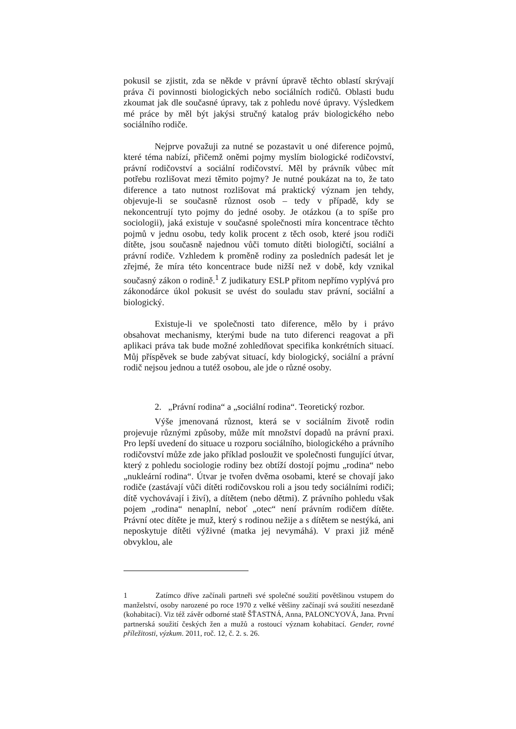pokusil se zjistit, zda se někde v právní úpravě těchto oblastí skrývají práva či povinnosti biologických nebo sociálních rodičů. Oblasti budu zkoumat jak dle současné úpravy, tak z pohledu nové úpravy. Výsledkem mé práce by měl být jakýsi stručný katalog práv biologického nebo sociálního rodiče.
Nejprve považuji za nutné se pozastavit u oné diference pojmů, které téma nabízí, přičemž oněmi pojmy myslím biologické rodičovství, právní rodičovství a sociální rodičovství. Měl by právník vůbec mít potřebu rozlišovat mezi těmito pojmy? Je nutné poukázat na to, že tato diference a tato nutnost rozlišovat má praktický význam jen tehdy, objevuje-li se současně různost osob – tedy v případě, kdy se nekoncentrují tyto pojmy do jedné osoby. Je otázkou (a to spíše pro sociologii), jaká existuje v současné společnosti míra koncentrace těchto pojmů v jednu osobu, tedy kolik procent z těch osob, které jsou rodiči dítěte, jsou současně najednou vůči tomuto dítěti biologičtí, sociální a právní rodiče. Vzhledem k proměně rodiny za posledních padesát let je zřejmé, že míra této koncentrace bude nižší než v době, kdy vznikal současný zákon o rodině.<sup>1</sup> Z judikatury ESLP přitom nepřímo vyplývá pro zákonodárce úkol pokusit se uvést do souladu stav právní, sociální a biologický.
Existuje-li ve společnosti tato diference, mělo by i právo obsahovat mechanismy, kterými bude na tuto diferenci reagovat a při aplikaci práva tak bude možné zohledňovat specifika konkrétních situací. Můj příspěvek se bude zabývat situací, kdy biologický, sociální a právní rodič nejsou jednou a tutéž osobou, ale jde o různé osoby.
2. „Právní rodina“ a „sociální rodina“. Teoretický rozbor.
Výše jmenovaná různost, která se v sociálním životě rodin projevuje různými způsoby, může mít množství dopadů na právní praxi. Pro lepší uvedení do situace u rozporu sociálního, biologického a právního rodičovství může zde jako příklad posloužit ve společnosti fungující útvar, který z pohledu sociologie rodiny bez obtíží dostojí pojmu „rodina“ nebo „nukleární rodina“. Útvar je tvořen dvěma osobami, které se chovají jako rodiče (zastávají vůči dítěti rodičovskou roli a jsou tedy sociálními rodiči; dítě vychovávají i živí), a dítětem (nebo dětmi). Z právního pohledu však pojem „rodina“ nenaplní, neboť „otec“ není právním rodičem dítěte. Právní otec dítěte je muž, který s rodinou nežije a s dítětem se nestýká, ani neposkytuje dítěti výživné (matka jej nevymáhá). V praxi již méně obvyklou, ale
1 Zatímco dříve začínali partneři své společné soužití povětšinou vstupem do manželství, osoby narozené po roce 1970 z velké většiny začínají svá soužití nesezdaně (kohabitací). Viz též závěr odborné statě ŠŤASTNÁ, Anna, PALONCYOVÁ, Jana. První partnerská soužití českých žen a mužů a rostoucí význam kohabitací. Gender, rovné příležitosti, výzkum. 2011, roč. 12, č. 2. s. 26.